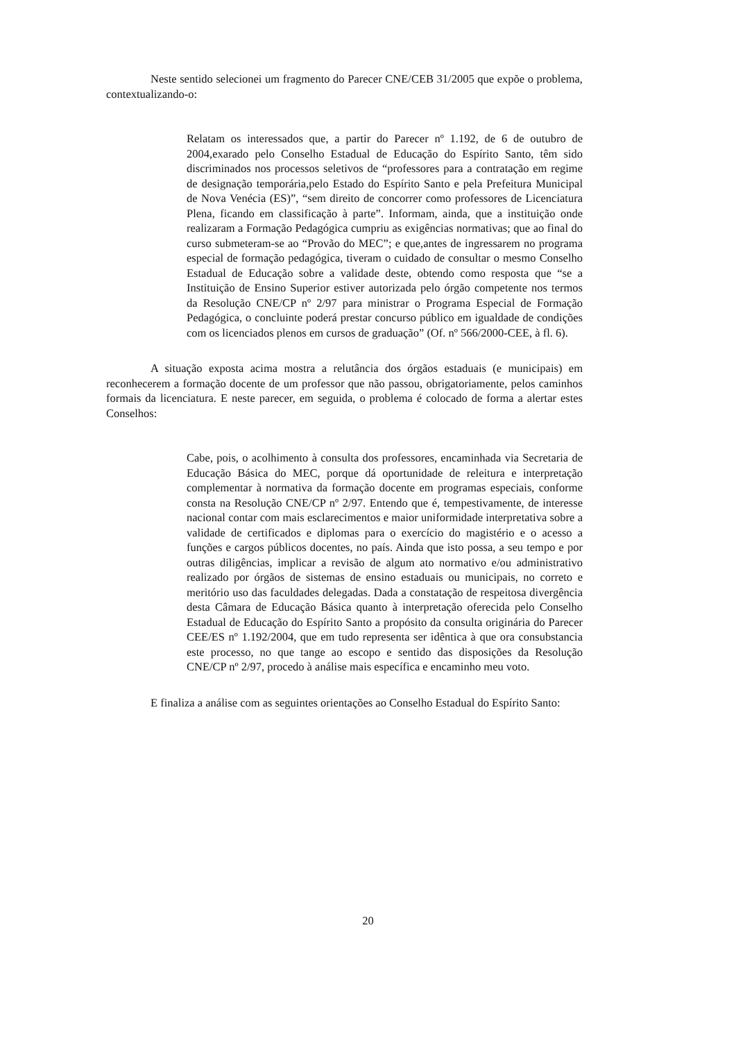Neste sentido selecionei um fragmento do Parecer CNE/CEB 31/2005 que expõe o problema, contextualizando-o:
Relatam os interessados que, a partir do Parecer nº 1.192, de 6 de outubro de 2004,exarado pelo Conselho Estadual de Educação do Espírito Santo, têm sido discriminados nos processos seletivos de “professores para a contratação em regime de designação temporária,pelo Estado do Espírito Santo e pela Prefeitura Municipal de Nova Venécia (ES)”, “sem direito de concorrer como professores de Licenciatura Plena, ficando em classificação à parte”. Informam, ainda, que a instituição onde realizaram a Formação Pedagógica cumpriu as exigências normativas; que ao final do curso submeteram-se ao “Provão do MEC”; e que,antes de ingressarem no programa especial de formação pedagógica, tiveram o cuidado de consultar o mesmo Conselho Estadual de Educação sobre a validade deste, obtendo como resposta que “se a Instituição de Ensino Superior estiver autorizada pelo órgão competente nos termos da Resolução CNE/CP nº 2/97 para ministrar o Programa Especial de Formação Pedagógica, o concluinte poderá prestar concurso público em igualdade de condições com os licenciados plenos em cursos de graduação” (Of. nº 566/2000-CEE, à fl. 6).
A situação exposta acima mostra a relutância dos órgãos estaduais (e municipais) em reconhecerem a formação docente de um professor que não passou, obrigatoriamente, pelos caminhos formais da licenciatura. E neste parecer, em seguida, o problema é colocado de forma a alertar estes Conselhos:
Cabe, pois, o acolhimento à consulta dos professores, encaminhada via Secretaria de Educação Básica do MEC, porque dá oportunidade de releitura e interpretação complementar à normativa da formação docente em programas especiais, conforme consta na Resolução CNE/CP nº 2/97. Entendo que é, tempestivamente, de interesse nacional contar com mais esclarecimentos e maior uniformidade interpretativa sobre a validade de certificados e diplomas para o exercício do magistério e o acesso a funções e cargos públicos docentes, no país. Ainda que isto possa, a seu tempo e por outras diligências, implicar a revisão de algum ato normativo e/ou administrativo realizado por órgãos de sistemas de ensino estaduais ou municipais, no correto e meritório uso das faculdades delegadas. Dada a constatação de respeitosa divergência desta Câmara de Educação Básica quanto à interpretação oferecida pelo Conselho Estadual de Educação do Espírito Santo a propósito da consulta originária do Parecer CEE/ES nº 1.192/2004, que em tudo representa ser idêntica à que ora consubstancia este processo, no que tange ao escopo e sentido das disposições da Resolução CNE/CP nº 2/97, procedo à análise mais específica e encaminho meu voto.
E finaliza a análise com as seguintes orientações ao Conselho Estadual do Espírito Santo:
20